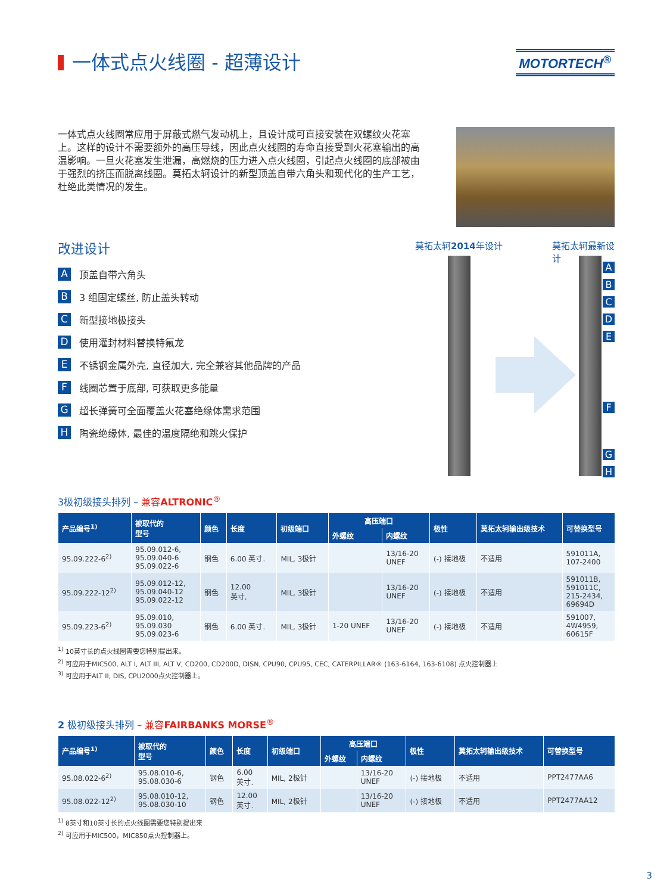一体式点火线圈 - 超薄设计
MOTORTECH<sup>®</sup>
一体式点火线圈常应用于屏蔽式燃气发动机上，且设计成可直接安装在双螺纹火花塞上。这样的设计不需要额外的高压导线，因此点火线圈的寿命直接受到火花塞输出的高温影响。一旦火花塞发生泄漏，高燃烧的压力进入点火线圈，引起点火线圈的底部被由于强烈的挤压而脱离线圈。莫拓太轲设计的新型顶盖自带六角头和现代化的生产工艺，杜绝此类情况的发生。
改进设计
A顶盖自带六角头
B 3 组固定螺丝, 防止盖头转动
C新型接地极接头
D使用灌封材料替换特氟龙
E不锈钢金属外壳, 直径加大, 完全兼容其他品牌的产品
F线圈芯置于底部, 可获取更多能量
G超长弹簧可全面覆盖火花塞绝缘体需求范围
H陶瓷绝缘体, 最佳的温度隔绝和跳火保护
莫拓太轲2014年设计 莫拓太轲最新设计
ABCDEFGH
3极初级接头排列 – 兼容ALTRONIC<sup>®</sup>
| 产品编号<sup>1)</sup> | 被取代的 型号 | 颜色 | 长度 | 初级端口 | 高压端口 | | 极性 | 莫拓太轲输出级技术 | 可替换型号 |
| --- | --- | --- | --- | --- | --- | --- | --- | --- | --- |
| | | | | | 外螺纹 | 内螺纹 | | | |
| 95.09.222-6<sup>2)</sup> | 95.09.012-6, 95.09.040-6 95.09.022-6 | 钢色 | 6.00 英寸. | MIL, 3极针 | | 13/16-20 UNEF | (-) 接地极 | 不适用 | 591011A, 107-2400 |
| 95.09.222-12<sup>2)</sup> | 95.09.012-12, 95.09.040-12 95.09.022-12 | 钢色 | 12.00 英寸. | MIL, 3极针 | | 13/16-20 UNEF | (-) 接地极 | 不适用 | 591011B, 591011C, 215-2434, 69694D |
| 95.09.223-6<sup>2)</sup> | 95.09.010, 95.09.030 95.09.023-6 | 钢色 | 6.00 英寸. | MIL, 3极针 | 1-20 UNEF | 13/16-20 UNEF | (-) 接地极 | 不适用 | 591007, 4W4959, 60615F |
<sup>1)</sup> 10英寸长的点火线圈需要您特别提出来。
<sup>2)</sup> 可应用于MIC500, ALT I, ALT III, ALT V, CD200, CD200D, DISN, CPU90, CPU95, CEC, CATERPILLAR® (163-6164, 163-6108) 点火控制器上
<sup>3)</sup> 可应用于ALT II, DIS, CPU2000点火控制器上。
2 极初级接头排列 – 兼容FAIRBANKS MORSE<sup>®</sup>
| 产品编号<sup>1)</sup> | 被取代的 型号 | 颜色 | 长度 | 初级端口 | 高压端口 | | 极性 | 莫拓太轲输出级技术 | 可替换型号 |
| --- | --- | --- | --- | --- | --- | --- | --- | --- | --- |
| | | | | | 外螺纹 | 内螺纹 | | | |
| 95.08.022-6<sup>2)</sup> | 95.08.010-6, 95.08.030-6 | 钢色 | 6.00 英寸. | MIL, 2极针 | | 13/16-20 UNEF | (-) 接地极 | 不适用 | PPT2477AA6 |
| 95.08.022-12<sup>2)</sup> | 95.08.010-12, 95.08.030-10 | 钢色 | 12.00 英寸. | MIL, 2极针 | | 13/16-20 UNEF | (-) 接地极 | 不适用 | PPT2477AA12 |
<sup>1)</sup> 8英寸和10英寸长的点火线圈需要您特别提出来
<sup>2)</sup> 可应用于MIC500，MIC850点火控制器上。
3